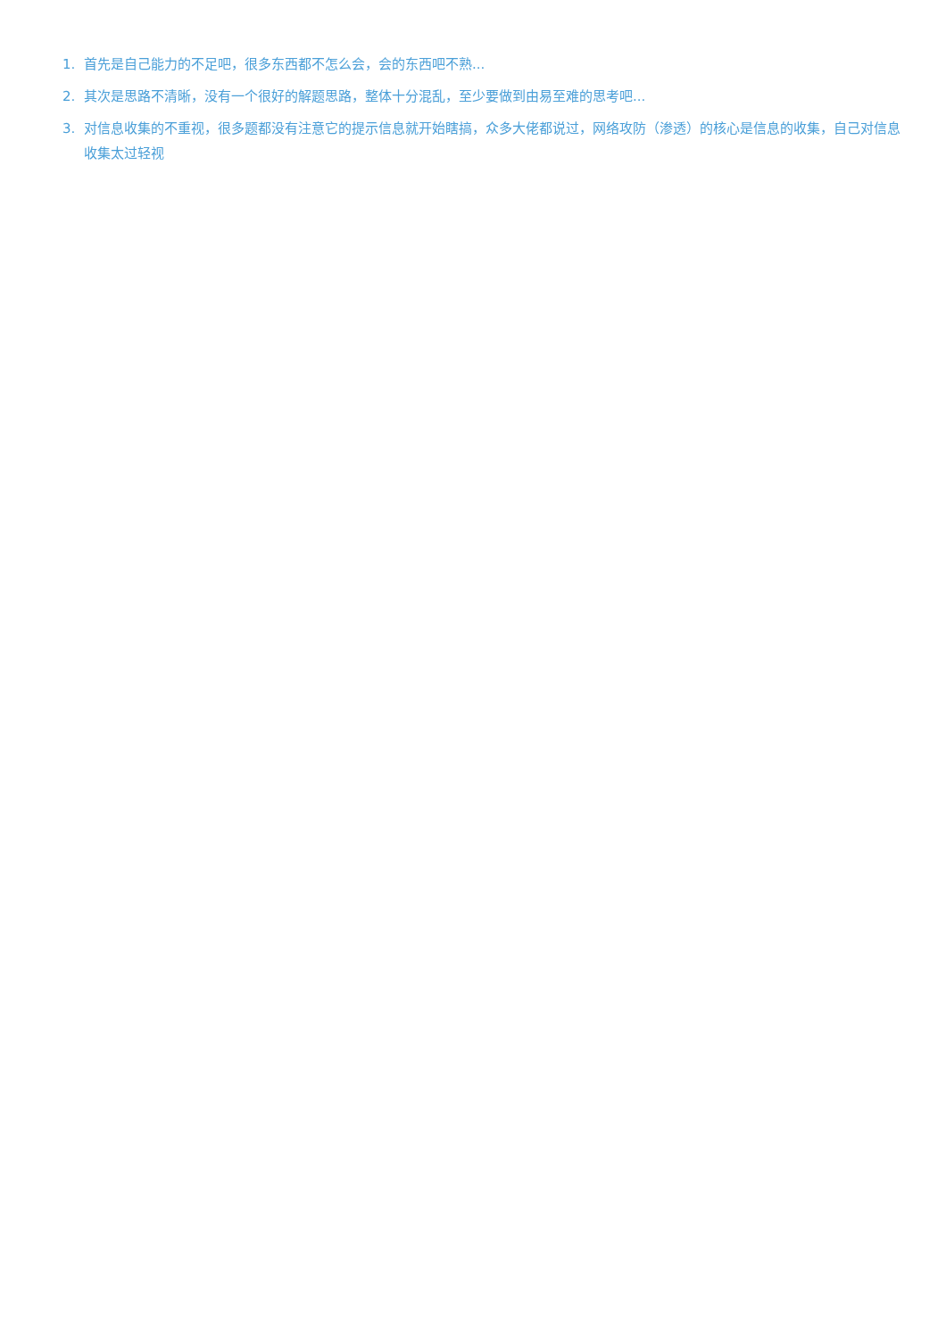1. 首先是自己能力的不足吧，很多东西都不怎么会，会的东西吧不熟...
2. 其次是思路不清晰，没有一个很好的解题思路，整体十分混乱，至少要做到由易至难的思考吧...
3. 对信息收集的不重视，很多题都没有注意它的提示信息就开始瞎搞，众多大佬都说过，网络攻防（渗透）的核心是信息的收集，自己对信息收集太过轻视